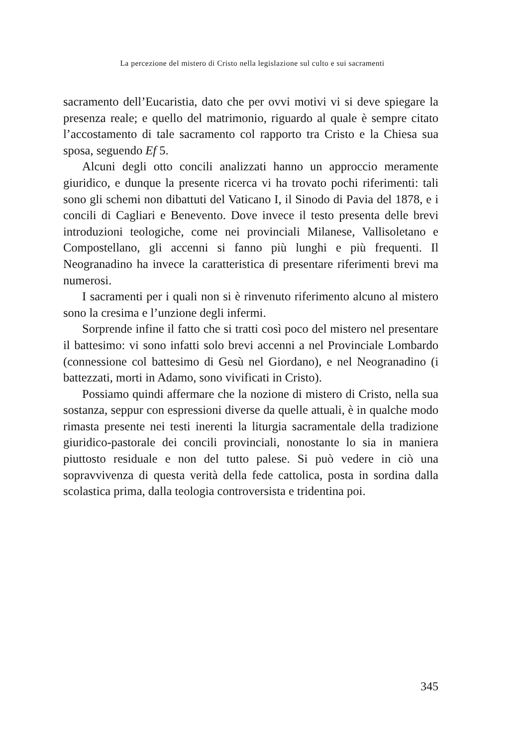La percezione del mistero di Cristo nella legislazione sul culto e sui sacramenti
sacramento dell’Eucaristia, dato che per ovvi motivi vi si deve spiegare la presenza reale; e quello del matrimonio, riguardo al quale è sempre citato l’accostamento di tale sacramento col rapporto tra Cristo e la Chiesa sua sposa, seguendo Ef 5.
Alcuni degli otto concili analizzati hanno un approccio meramente giuridico, e dunque la presente ricerca vi ha trovato pochi riferimenti: tali sono gli schemi non dibattuti del Vaticano I, il Sinodo di Pavia del 1878, e i concili di Cagliari e Benevento. Dove invece il testo presenta delle brevi introduzioni teologiche, come nei provinciali Milanese, Vallisoletano e Compostellano, gli accenni si fanno più lunghi e più frequenti. Il Neogranadino ha invece la caratteristica di presentare riferimenti brevi ma numerosi.
I sacramenti per i quali non si è rinvenuto riferimento alcuno al mistero sono la cresima e l’unzione degli infermi.
Sorprende infine il fatto che si tratti così poco del mistero nel presentare il battesimo: vi sono infatti solo brevi accenni a nel Provinciale Lombardo (connessione col battesimo di Gesù nel Giordano), e nel Neogranadino (i battezzati, morti in Adamo, sono vivificati in Cristo).
Possiamo quindi affermare che la nozione di mistero di Cristo, nella sua sostanza, seppur con espressioni diverse da quelle attuali, è in qualche modo rimasta presente nei testi inerenti la liturgia sacramentale della tradizione giuridico-pastorale dei concili provinciali, nonostante lo sia in maniera piuttosto residuale e non del tutto palese. Si può vedere in ciò una sopravvivenza di questa verità della fede cattolica, posta in sordina dalla scolastica prima, dalla teologia controversista e tridentina poi.
345